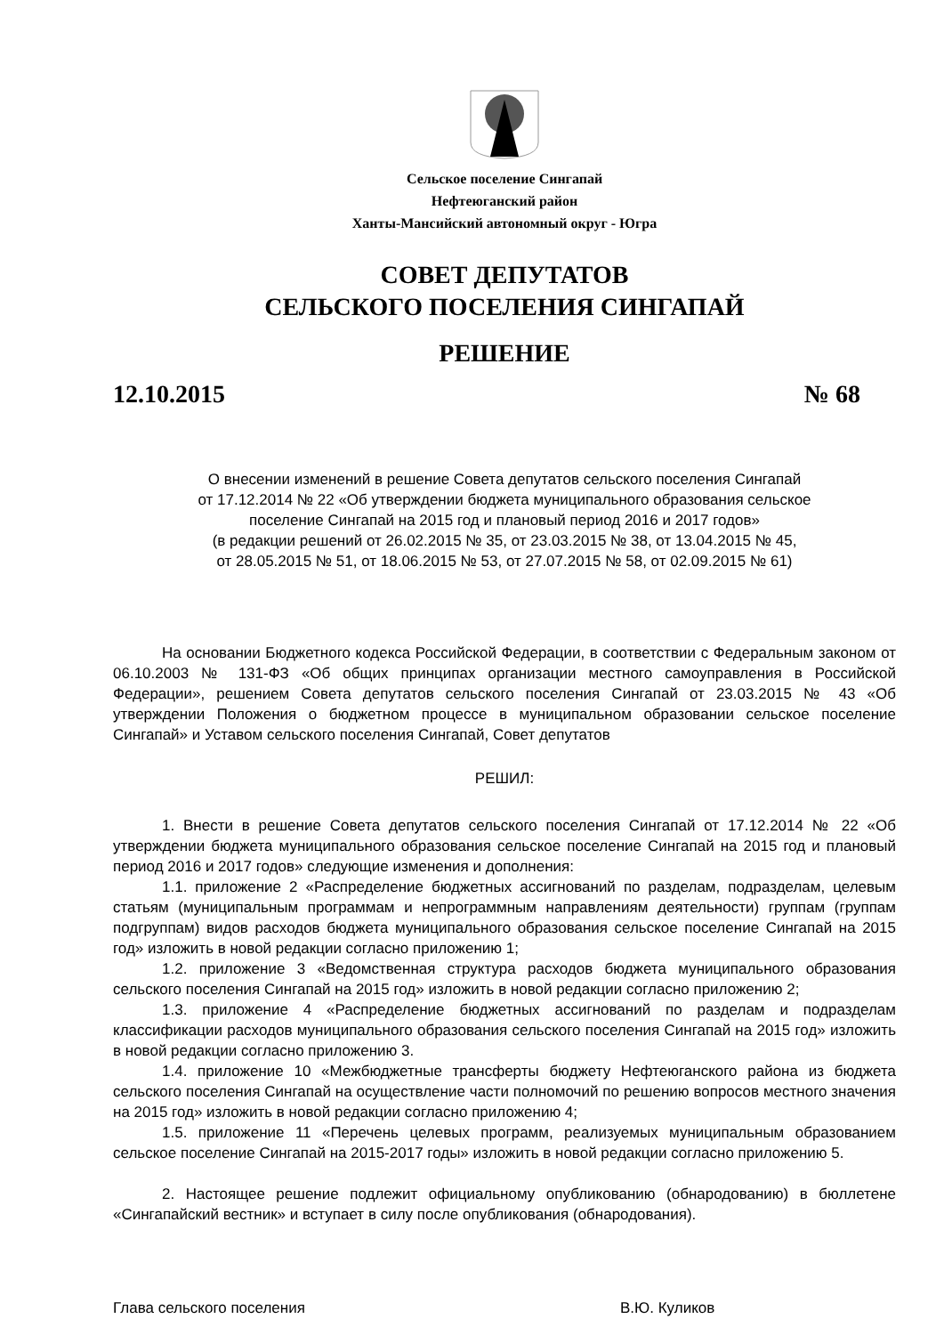Сельское поселение Сингапай
Нефтеюганский район
Ханты-Мансийский автономный округ - Югра
СОВЕТ ДЕПУТАТОВ
СЕЛЬСКОГО ПОСЕЛЕНИЯ СИНГАПАЙ
РЕШЕНИЕ
12.10.2015 № 68
О внесении изменений в решение Совета депутатов сельского поселения Сингапай
от 17.12.2014 № 22 «Об утверждении бюджета муниципального образования сельское
поселение Сингапай на 2015 год и плановый период 2016 и 2017 годов»
(в редакции решений от 26.02.2015 № 35, от 23.03.2015 № 38, от 13.04.2015 № 45,
от 28.05.2015 № 51, от 18.06.2015 № 53, от 27.07.2015 № 58, от 02.09.2015 № 61)
На основании Бюджетного кодекса Российской Федерации, в соответствии с Федеральным законом от 06.10.2003 № 131-ФЗ «Об общих принципах организации местного самоуправления в Российской Федерации», решением Совета депутатов сельского поселения Сингапай от 23.03.2015 № 43 «Об утверждении Положения о бюджетном процессе в муниципальном образовании сельское поселение Сингапай» и Уставом сельского поселения Сингапай, Совет депутатов
РЕШИЛ:
1. Внести в решение Совета депутатов сельского поселения Сингапай от 17.12.2014 № 22 «Об утверждении бюджета муниципального образования сельское поселение Сингапай на 2015 год и плановый период 2016 и 2017 годов» следующие изменения и дополнения:
1.1. приложение 2 «Распределение бюджетных ассигнований по разделам, подразделам, целевым статьям (муниципальным программам и непрограммным направлениям деятельности) группам (группам подгруппам) видов расходов бюджета муниципального образования сельское поселение Сингапай на 2015 год» изложить в новой редакции согласно приложению 1;
1.2. приложение 3 «Ведомственная структура расходов бюджета муниципального образования сельского поселения Сингапай на 2015 год» изложить в новой редакции согласно приложению 2;
1.3. приложение 4 «Распределение бюджетных ассигнований по разделам и подразделам классификации расходов муниципального образования сельского поселения Сингапай на 2015 год» изложить в новой редакции согласно приложению 3.
1.4. приложение 10 «Межбюджетные трансферты бюджету Нефтеюганского района из бюджета сельского поселения Сингапай на осуществление части полномочий по решению вопросов местного значения на 2015 год» изложить в новой редакции согласно приложению 4;
1.5. приложение 11 «Перечень целевых программ, реализуемых муниципальным образованием сельское поселение Сингапай на 2015-2017 годы» изложить в новой редакции согласно приложению 5.
2. Настоящее решение подлежит официальному опубликованию (обнародованию) в бюллетене «Сингапайский вестник» и вступает в силу после опубликования (обнародования).
Глава сельского поселения В.Ю. Куликов